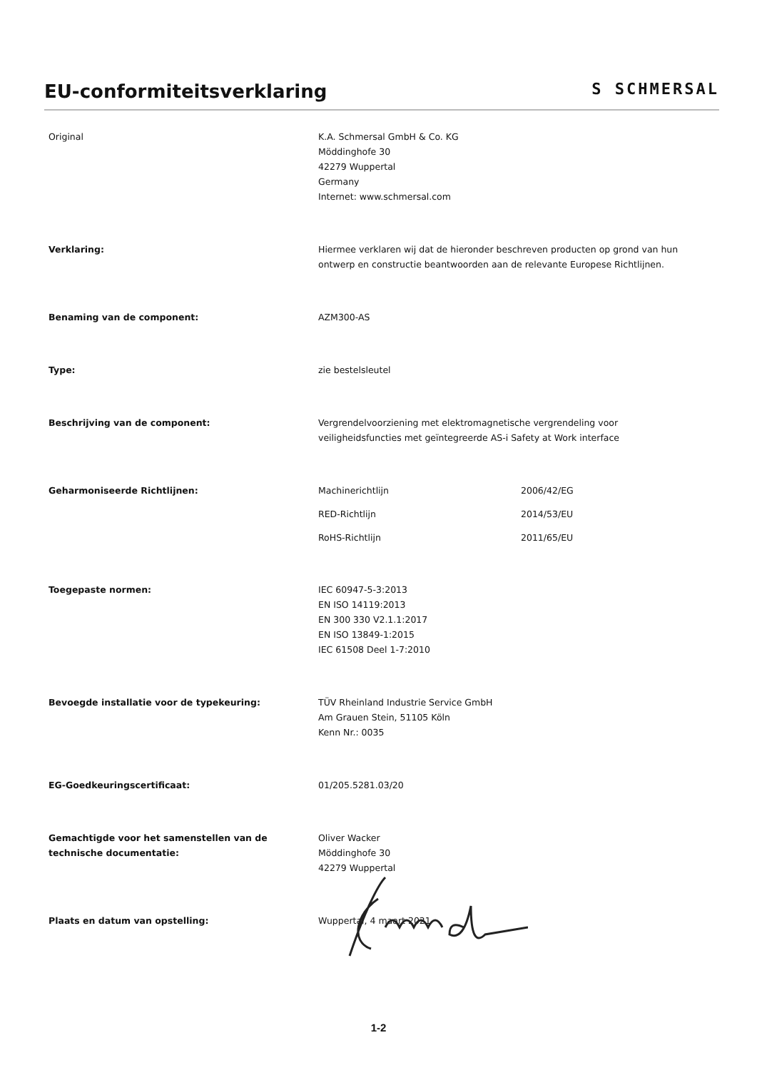EU-conformiteitsverklaring
S SCHMERSAL
Original K.A. Schmersal GmbH & Co. KG
Möddinghofe 30
42279 Wuppertal
Germany
Internet: www.schmersal.com
Verklaring: Hiermee verklaren wij dat de hieronder beschreven producten op grond van hun ontwerp en constructie beantwoorden aan de relevante Europese Richtlijnen.
Benaming van de component: AZM300-AS
Type: zie bestelsleutel
Beschrijving van de component: Vergrendelvoorziening met elektromagnetische vergrendeling voor
veiligheidsfuncties met geïntegreerde AS-i Safety at Work interface
Geharmoniseerde Richtlijnen: Machinerichtlijn 2006/42/EG
RED-Richtlijn 2014/53/EU
RoHS-Richtlijn 2011/65/EU
Toegepaste normen: IEC 60947-5-3:2013
EN ISO 14119:2013
EN 300 330 V2.1.1:2017
EN ISO 13849-1:2015
IEC 61508 Deel 1-7:2010
Bevoegde installatie voor de typekeuring: TÜV Rheinland Industrie Service GmbH
Am Grauen Stein, 51105 Köln
Kenn Nr.: 0035
EG-Goedkeuringscertificaat: 01/205.5281.03/20
Gemachtigde voor het samenstellen van de technische documentatie:
Oliver Wacker
Möddinghofe 30
42279 Wuppertal
Plaats en datum van opstelling: Wuppertal, 4 maart 2021
1-2